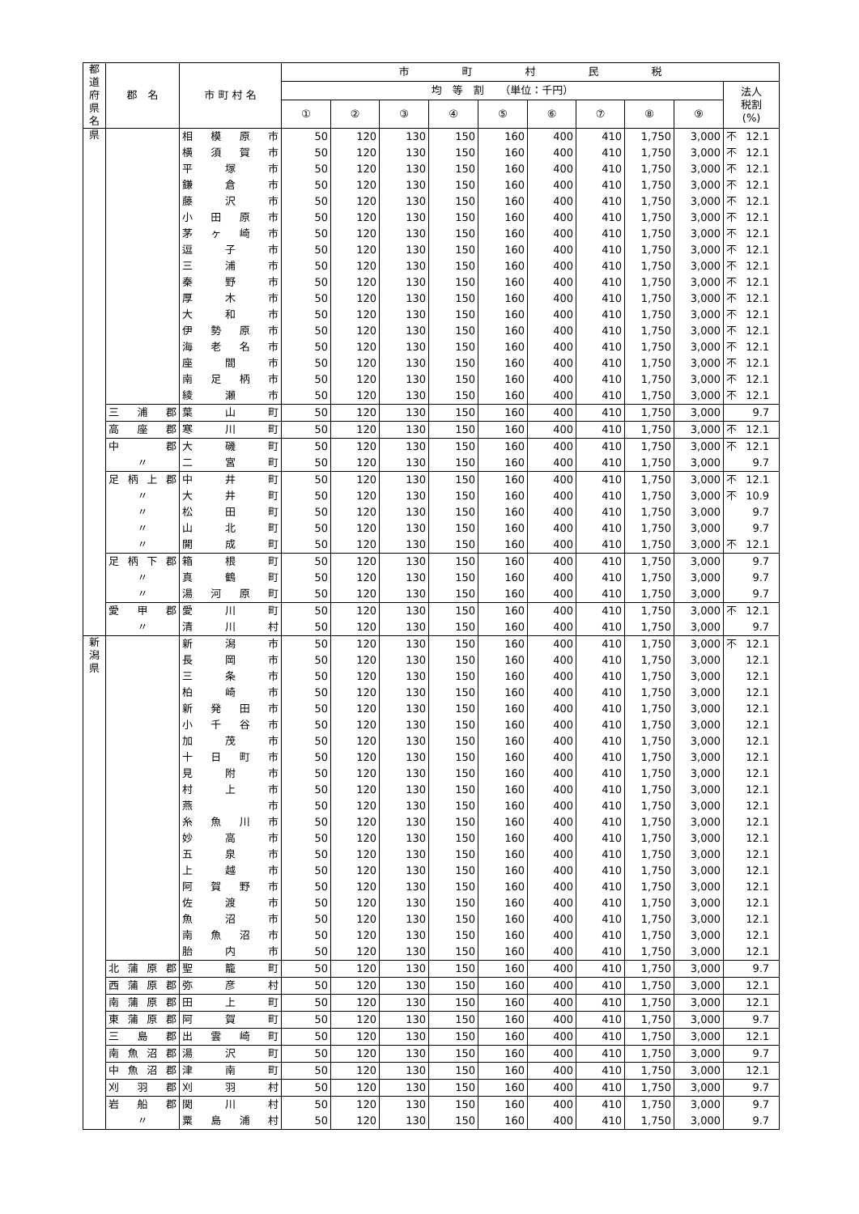| 都 道 府 県 名 | 郡 名 | 市 町 村 名 | 市 町 村 民 税 | | | | | | | | | |
| --- | --- | --- | --- | --- | --- | --- | --- | --- | --- | --- | --- | --- |
| | | | 均 等 割 （単位：千円） | | | | | | | | | 法人 税割 (%) |
| | | | ① | ② | ③ | ④ | ⑤ | ⑥ | ⑦ | ⑧ | ⑨ | |
| 県 | | 相 模 原 市 | 50 | 120 | 130 | 150 | 160 | 400 | 410 | 1,750 | 3,000 | 不 12.1 |
| | | 横 須 賀 市 | 50 | 120 | 130 | 150 | 160 | 400 | 410 | 1,750 | 3,000 | 不 12.1 |
| | | 平 塚 市 | 50 | 120 | 130 | 150 | 160 | 400 | 410 | 1,750 | 3,000 | 不 12.1 |
| | | 鎌 倉 市 | 50 | 120 | 130 | 150 | 160 | 400 | 410 | 1,750 | 3,000 | 不 12.1 |
| | | 藤 沢 市 | 50 | 120 | 130 | 150 | 160 | 400 | 410 | 1,750 | 3,000 | 不 12.1 |
| | | 小 田 原 市 | 50 | 120 | 130 | 150 | 160 | 400 | 410 | 1,750 | 3,000 | 不 12.1 |
| | | 茅 ヶ 崎 市 | 50 | 120 | 130 | 150 | 160 | 400 | 410 | 1,750 | 3,000 | 不 12.1 |
| | | 逗 子 市 | 50 | 120 | 130 | 150 | 160 | 400 | 410 | 1,750 | 3,000 | 不 12.1 |
| | | 三 浦 市 | 50 | 120 | 130 | 150 | 160 | 400 | 410 | 1,750 | 3,000 | 不 12.1 |
| | | 秦 野 市 | 50 | 120 | 130 | 150 | 160 | 400 | 410 | 1,750 | 3,000 | 不 12.1 |
| | | 厚 木 市 | 50 | 120 | 130 | 150 | 160 | 400 | 410 | 1,750 | 3,000 | 不 12.1 |
| | | 大 和 市 | 50 | 120 | 130 | 150 | 160 | 400 | 410 | 1,750 | 3,000 | 不 12.1 |
| | | 伊 勢 原 市 | 50 | 120 | 130 | 150 | 160 | 400 | 410 | 1,750 | 3,000 | 不 12.1 |
| | | 海 老 名 市 | 50 | 120 | 130 | 150 | 160 | 400 | 410 | 1,750 | 3,000 | 不 12.1 |
| | | 座 間 市 | 50 | 120 | 130 | 150 | 160 | 400 | 410 | 1,750 | 3,000 | 不 12.1 |
| | | 南 足 柄 市 | 50 | 120 | 130 | 150 | 160 | 400 | 410 | 1,750 | 3,000 | 不 12.1 |
| | | 綾 瀬 市 | 50 | 120 | 130 | 150 | 160 | 400 | 410 | 1,750 | 3,000 | 不 12.1 |
| | 三 浦 郡 | 葉 山 町 | 50 | 120 | 130 | 150 | 160 | 400 | 410 | 1,750 | 3,000 | 9.7 |
| | 高 座 郡 | 寒 川 町 | 50 | 120 | 130 | 150 | 160 | 400 | 410 | 1,750 | 3,000 | 不 12.1 |
| | 中 郡 | 大 磯 町 | 50 | 120 | 130 | 150 | 160 | 400 | 410 | 1,750 | 3,000 | 不 12.1 |
| | 〃 | 二 宮 町 | 50 | 120 | 130 | 150 | 160 | 400 | 410 | 1,750 | 3,000 | 9.7 |
| | 足 柄 上 郡 | 中 井 町 | 50 | 120 | 130 | 150 | 160 | 400 | 410 | 1,750 | 3,000 | 不 12.1 |
| | 〃 | 大 井 町 | 50 | 120 | 130 | 150 | 160 | 400 | 410 | 1,750 | 3,000 | 不 10.9 |
| | 〃 | 松 田 町 | 50 | 120 | 130 | 150 | 160 | 400 | 410 | 1,750 | 3,000 | 9.7 |
| | 〃 | 山 北 町 | 50 | 120 | 130 | 150 | 160 | 400 | 410 | 1,750 | 3,000 | 9.7 |
| | 〃 | 開 成 町 | 50 | 120 | 130 | 150 | 160 | 400 | 410 | 1,750 | 3,000 | 不 12.1 |
| | 足 柄 下 郡 | 箱 根 町 | 50 | 120 | 130 | 150 | 160 | 400 | 410 | 1,750 | 3,000 | 9.7 |
| | 〃 | 真 鶴 町 | 50 | 120 | 130 | 150 | 160 | 400 | 410 | 1,750 | 3,000 | 9.7 |
| | 〃 | 湯 河 原 町 | 50 | 120 | 130 | 150 | 160 | 400 | 410 | 1,750 | 3,000 | 9.7 |
| | 愛 甲 郡 | 愛 川 町 | 50 | 120 | 130 | 150 | 160 | 400 | 410 | 1,750 | 3,000 | 不 12.1 |
| | 〃 | 清 川 村 | 50 | 120 | 130 | 150 | 160 | 400 | 410 | 1,750 | 3,000 | 9.7 |
| 新 潟 県 | | 新 潟 市 | 50 | 120 | 130 | 150 | 160 | 400 | 410 | 1,750 | 3,000 | 不 12.1 |
| | | 長 岡 市 | 50 | 120 | 130 | 150 | 160 | 400 | 410 | 1,750 | 3,000 | 12.1 |
| | | 三 条 市 | 50 | 120 | 130 | 150 | 160 | 400 | 410 | 1,750 | 3,000 | 12.1 |
| | | 柏 崎 市 | 50 | 120 | 130 | 150 | 160 | 400 | 410 | 1,750 | 3,000 | 12.1 |
| | | 新 発 田 市 | 50 | 120 | 130 | 150 | 160 | 400 | 410 | 1,750 | 3,000 | 12.1 |
| | | 小 千 谷 市 | 50 | 120 | 130 | 150 | 160 | 400 | 410 | 1,750 | 3,000 | 12.1 |
| | | 加 茂 市 | 50 | 120 | 130 | 150 | 160 | 400 | 410 | 1,750 | 3,000 | 12.1 |
| | | 十 日 町 市 | 50 | 120 | 130 | 150 | 160 | 400 | 410 | 1,750 | 3,000 | 12.1 |
| | | 見 附 市 | 50 | 120 | 130 | 150 | 160 | 400 | 410 | 1,750 | 3,000 | 12.1 |
| | | 村 上 市 | 50 | 120 | 130 | 150 | 160 | 400 | 410 | 1,750 | 3,000 | 12.1 |
| | | 燕 市 | 50 | 120 | 130 | 150 | 160 | 400 | 410 | 1,750 | 3,000 | 12.1 |
| | | 糸 魚 川 市 | 50 | 120 | 130 | 150 | 160 | 400 | 410 | 1,750 | 3,000 | 12.1 |
| | | 妙 高 市 | 50 | 120 | 130 | 150 | 160 | 400 | 410 | 1,750 | 3,000 | 12.1 |
| | | 五 泉 市 | 50 | 120 | 130 | 150 | 160 | 400 | 410 | 1,750 | 3,000 | 12.1 |
| | | 上 越 市 | 50 | 120 | 130 | 150 | 160 | 400 | 410 | 1,750 | 3,000 | 12.1 |
| | | 阿 賀 野 市 | 50 | 120 | 130 | 150 | 160 | 400 | 410 | 1,750 | 3,000 | 12.1 |
| | | 佐 渡 市 | 50 | 120 | 130 | 150 | 160 | 400 | 410 | 1,750 | 3,000 | 12.1 |
| | | 魚 沼 市 | 50 | 120 | 130 | 150 | 160 | 400 | 410 | 1,750 | 3,000 | 12.1 |
| | | 南 魚 沼 市 | 50 | 120 | 130 | 150 | 160 | 400 | 410 | 1,750 | 3,000 | 12.1 |
| | | 胎 内 市 | 50 | 120 | 130 | 150 | 160 | 400 | 410 | 1,750 | 3,000 | 12.1 |
| | 北 蒲 原 郡 | 聖 籠 町 | 50 | 120 | 130 | 150 | 160 | 400 | 410 | 1,750 | 3,000 | 9.7 |
| | 西 蒲 原 郡 | 弥 彦 村 | 50 | 120 | 130 | 150 | 160 | 400 | 410 | 1,750 | 3,000 | 12.1 |
| | 南 蒲 原 郡 | 田 上 町 | 50 | 120 | 130 | 150 | 160 | 400 | 410 | 1,750 | 3,000 | 12.1 |
| | 東 蒲 原 郡 | 阿 賀 町 | 50 | 120 | 130 | 150 | 160 | 400 | 410 | 1,750 | 3,000 | 9.7 |
| | 三 島 郡 | 出 雲 崎 町 | 50 | 120 | 130 | 150 | 160 | 400 | 410 | 1,750 | 3,000 | 12.1 |
| | 南 魚 沼 郡 | 湯 沢 町 | 50 | 120 | 130 | 150 | 160 | 400 | 410 | 1,750 | 3,000 | 9.7 |
| | 中 魚 沼 郡 | 津 南 町 | 50 | 120 | 130 | 150 | 160 | 400 | 410 | 1,750 | 3,000 | 12.1 |
| | 刈 羽 郡 | 刈 羽 村 | 50 | 120 | 130 | 150 | 160 | 400 | 410 | 1,750 | 3,000 | 9.7 |
| | 岩 船 郡 | 関 川 村 | 50 | 120 | 130 | 150 | 160 | 400 | 410 | 1,750 | 3,000 | 9.7 |
| | 〃 | 粟 島 浦 村 | 50 | 120 | 130 | 150 | 160 | 400 | 410 | 1,750 | 3,000 | 9.7 |